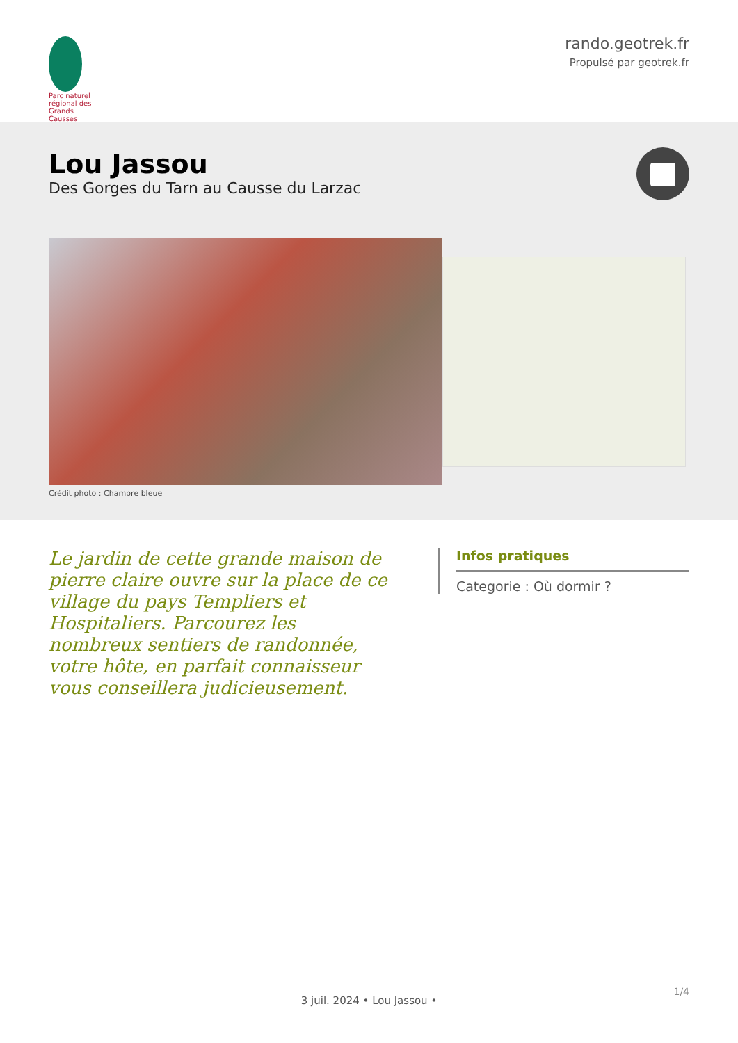Parc naturel régional des Grands Causses
rando.geotrek.fr
Propulsé par geotrek.fr
Lou Jassou
Des Gorges du Tarn au Causse du Larzac
Crédit photo : Chambre bleue
Le jardin de cette grande maison de pierre claire ouvre sur la place de ce village du pays Templiers et Hospitaliers. Parcourez les nombreux sentiers de randonnée, votre hôte, en parfait connaisseur vous conseillera judicieusement.
Infos pratiques
Categorie : Où dormir ?
1/4
3 juil. 2024 • Lou Jassou •